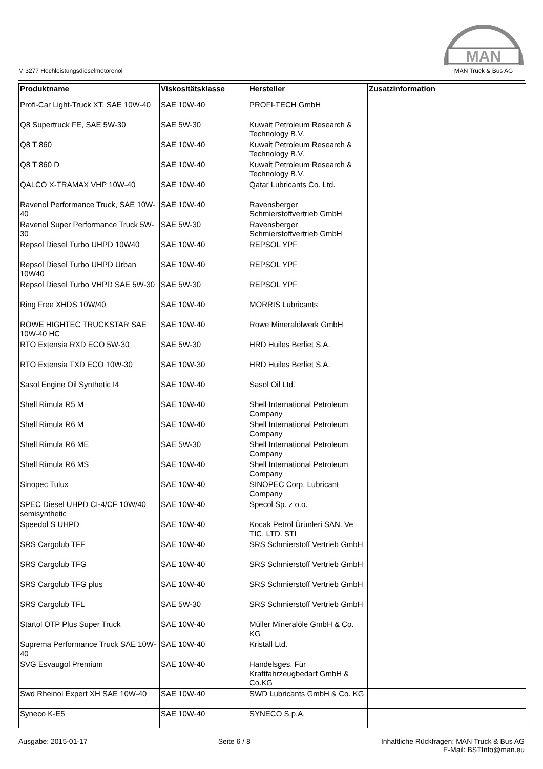M 3277 Hochleistungsdieselmotorenöl
MAN
MAN Truck & Bus AG
| Produktname | Viskositätsklasse | Hersteller | Zusatzinformation |
| --- | --- | --- | --- |
| Profi-Car Light-Truck XT, SAE 10W-40 | SAE 10W-40 | PROFI-TECH GmbH | |
| Q8 Supertruck FE, SAE 5W-30 | SAE 5W-30 | Kuwait Petroleum Research & Technology B.V. | |
| Q8 T 860 | SAE 10W-40 | Kuwait Petroleum Research & Technology B.V. | |
| Q8 T 860 D | SAE 10W-40 | Kuwait Petroleum Research & Technology B.V. | |
| QALCO X-TRAMAX VHP 10W-40 | SAE 10W-40 | Qatar Lubricants Co. Ltd. | |
| Ravenol Performance Truck, SAE 10W-40 | SAE 10W-40 | Ravensberger Schmierstoffvertrieb GmbH | |
| Ravenol Super Performance Truck 5W-30 | SAE 5W-30 | Ravensberger Schmierstoffvertrieb GmbH | |
| Repsol Diesel Turbo UHPD 10W40 | SAE 10W-40 | REPSOL YPF | |
| Repsol Diesel Turbo UHPD Urban 10W40 | SAE 10W-40 | REPSOL YPF | |
| Repsol Diesel Turbo VHPD SAE 5W-30 | SAE 5W-30 | REPSOL YPF | |
| Ring Free XHDS 10W/40 | SAE 10W-40 | MORRIS Lubricants | |
| ROWE HIGHTEC TRUCKSTAR SAE 10W-40 HC | SAE 10W-40 | Rowe Mineralölwerk GmbH | |
| RTO Extensia RXD ECO 5W-30 | SAE 5W-30 | HRD Huiles Berliet S.A. | |
| RTO Extensia TXD ECO 10W-30 | SAE 10W-30 | HRD Huiles Berliet S.A. | |
| Sasol Engine Oil Synthetic I4 | SAE 10W-40 | Sasol Oil Ltd. | |
| Shell Rimula R5 M | SAE 10W-40 | Shell International Petroleum Company | |
| Shell Rimula R6 M | SAE 10W-40 | Shell International Petroleum Company | |
| Shell Rimula R6 ME | SAE 5W-30 | Shell International Petroleum Company | |
| Shell Rimula R6 MS | SAE 10W-40 | Shell International Petroleum Company | |
| Sinopec Tulux | SAE 10W-40 | SINOPEC Corp. Lubricant Company | |
| SPEC Diesel UHPD CI-4/CF 10W/40 semisynthetic | SAE 10W-40 | Specol Sp. z o.o. | |
| Speedol S UHPD | SAE 10W-40 | Kocak Petrol Ürünleri SAN. Ve TIC. LTD. STI | |
| SRS Cargolub TFF | SAE 10W-40 | SRS Schmierstoff Vertrieb GmbH | |
| SRS Cargolub TFG | SAE 10W-40 | SRS Schmierstoff Vertrieb GmbH | |
| SRS Cargolub TFG plus | SAE 10W-40 | SRS Schmierstoff Vertrieb GmbH | |
| SRS Cargolub TFL | SAE 5W-30 | SRS Schmierstoff Vertrieb GmbH | |
| Startol OTP Plus Super Truck | SAE 10W-40 | Müller Mineralöle GmbH & Co. KG | |
| Suprema Performance Truck SAE 10W-40 | SAE 10W-40 | Kristall Ltd. | |
| SVG Esvaugol Premium | SAE 10W-40 | Handelsges. Für Kraftfahrzeugbedarf GmbH & Co.KG | |
| Swd Rheinol Expert XH SAE 10W-40 | SAE 10W-40 | SWD Lubricants GmbH & Co. KG | |
| Syneco K-E5 | SAE 10W-40 | SYNECO S.p.A. | |
Ausgabe: 2015-01-17 Seite 6 / 8 Inhaltliche Rückfragen: MAN Truck & Bus AG
E-Mail: BSTInfo@man.eu